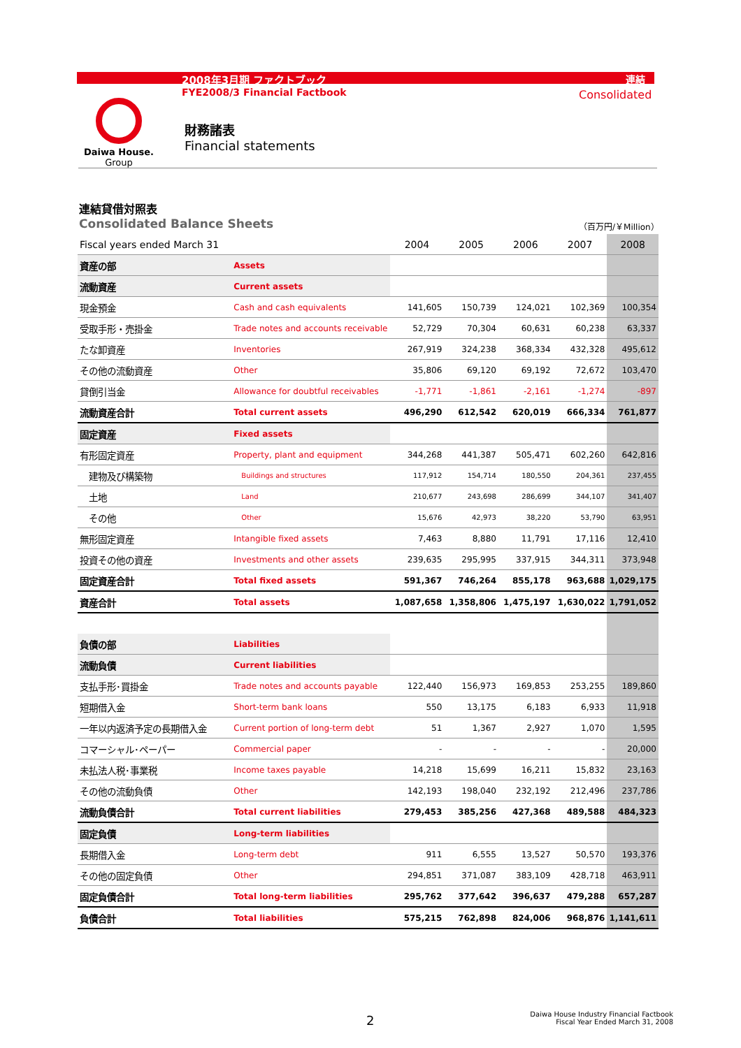2008年3月期 ファクトブック 連結
FYE2008/3 Financial Factbook Consolidated
Daiwa House.
Group
財務諸表
Financial statements
連結貸借対照表
Consolidated Balance Sheets （百万円/￥Million）
| Fiscal years ended March 31 | | 2004 | 2005 | 2006 | 2007 | 2008 |
| --- | --- | --- | --- | --- | --- | --- |
| 資産の部 | Assets | | | | | |
| 流動資産 | Current assets | | | | | |
| 現金預金 | Cash and cash equivalents | 141,605 | 150,739 | 124,021 | 102,369 | 100,354 |
| 受取手形・売掛金 | Trade notes and accounts receivable | 52,729 | 70,304 | 60,631 | 60,238 | 63,337 |
| たな卸資産 | Inventories | 267,919 | 324,238 | 368,334 | 432,328 | 495,612 |
| その他の流動資産 | Other | 35,806 | 69,120 | 69,192 | 72,672 | 103,470 |
| 貸倒引当金 | Allowance for doubtful receivables | -1,771 | -1,861 | -2,161 | -1,274 | -897 |
| 流動資産合計 | Total current assets | 496,290 | 612,542 | 620,019 | 666,334 | 761,877 |
| 固定資産 | Fixed assets | | | | | |
| 有形固定資産 | Property, plant and equipment | 344,268 | 441,387 | 505,471 | 602,260 | 642,816 |
| 建物及び構築物 | Buildings and structures | 117,912 | 154,714 | 180,550 | 204,361 | 237,455 |
| 土地 | Land | 210,677 | 243,698 | 286,699 | 344,107 | 341,407 |
| その他 | Other | 15,676 | 42,973 | 38,220 | 53,790 | 63,951 |
| 無形固定資産 | Intangible fixed assets | 7,463 | 8,880 | 11,791 | 17,116 | 12,410 |
| 投資その他の資産 | Investments and other assets | 239,635 | 295,995 | 337,915 | 344,311 | 373,948 |
| 固定資産合計 | Total fixed assets | 591,367 | 746,264 | 855,178 | 963,688 | 1,029,175 |
| 資産合計 | Total assets | 1,087,658 | 1,358,806 | 1,475,197 | 1,630,022 | 1,791,052 |
| 負債の部 | Liabilities | | | | | |
| 流動負債 | Current liabilities | | | | | |
| 支払手形･買掛金 | Trade notes and accounts payable | 122,440 | 156,973 | 169,853 | 253,255 | 189,860 |
| 短期借入金 | Short-term bank loans | 550 | 13,175 | 6,183 | 6,933 | 11,918 |
| 一年以内返済予定の長期借入金 | Current portion of long-term debt | 51 | 1,367 | 2,927 | 1,070 | 1,595 |
| コマーシャル･ペーパー | Commercial paper | - | - | - | - | 20,000 |
| 未払法人税･事業税 | Income taxes payable | 14,218 | 15,699 | 16,211 | 15,832 | 23,163 |
| その他の流動負債 | Other | 142,193 | 198,040 | 232,192 | 212,496 | 237,786 |
| 流動負債合計 | Total current liabilities | 279,453 | 385,256 | 427,368 | 489,588 | 484,323 |
| 固定負債 | Long-term liabilities | | | | | |
| 長期借入金 | Long-term debt | 911 | 6,555 | 13,527 | 50,570 | 193,376 |
| その他の固定負債 | Other | 294,851 | 371,087 | 383,109 | 428,718 | 463,911 |
| 固定負債合計 | Total long-term liabilities | 295,762 | 377,642 | 396,637 | 479,288 | 657,287 |
| 負債合計 | Total liabilities | 575,215 | 762,898 | 824,006 | 968,876 | 1,141,611 |
2
Daiwa House Industry Financial Factbook
Fiscal Year Ended March 31, 2008